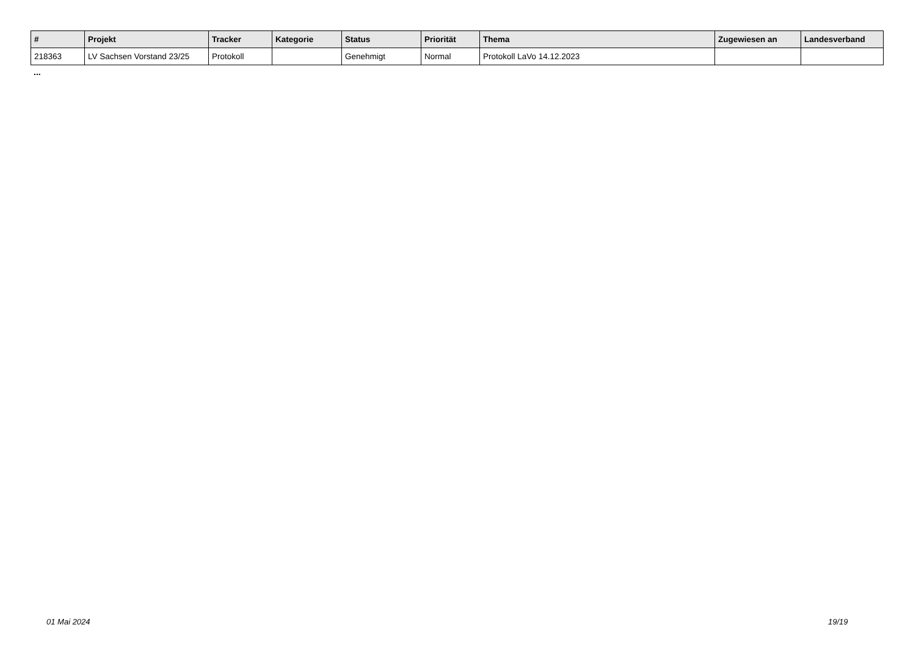| # | Projekt | Tracker | Kategorie | Status | Priorität | Thema | Zugewiesen an | Landesverband |
| --- | --- | --- | --- | --- | --- | --- | --- | --- |
| 218363 | LV Sachsen Vorstand 23/25 | Protokoll | | Genehmigt | Normal | Protokoll LaVo 14.12.2023 | | |
...
01 Mai 2024 19/19